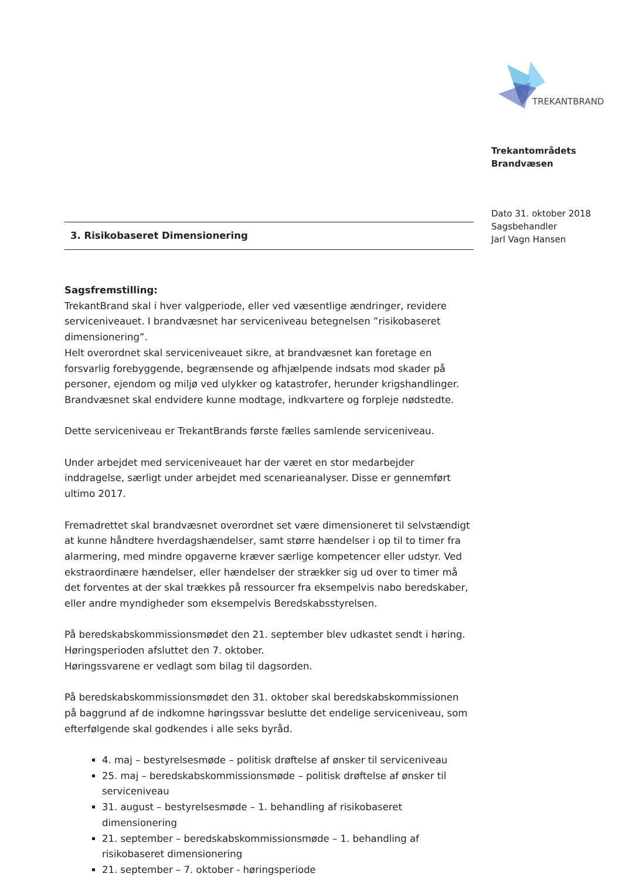TREKANTBRAND
Trekantområdets
Brandvæsen
Dato 31. oktober 2018
Sagsbehandler
Jarl Vagn Hansen
3. Risikobaseret Dimensionering
Sagsfremstilling:
TrekantBrand skal i hver valgperiode, eller ved væsentlige ændringer, revidere serviceniveauet. I brandvæsnet har serviceniveau betegnelsen ”risikobaseret dimensionering”.
Helt overordnet skal serviceniveauet sikre, at brandvæsnet kan foretage en forsvarlig forebyggende, begrænsende og afhjælpende indsats mod skader på personer, ejendom og miljø ved ulykker og katastrofer, herunder krigshandlinger. Brandvæsnet skal endvidere kunne modtage, indkvartere og forpleje nødstedte.
Dette serviceniveau er TrekantBrands første fælles samlende serviceniveau.
Under arbejdet med serviceniveauet har der været en stor medarbejder inddragelse, særligt under arbejdet med scenarieanalyser. Disse er gennemført ultimo 2017.
Fremadrettet skal brandvæsnet overordnet set være dimensioneret til selvstændigt at kunne håndtere hverdagshændelser, samt større hændelser i op til to timer fra alarmering, med mindre opgaverne kræver særlige kompetencer eller udstyr. Ved ekstraordinære hændelser, eller hændelser der strækker sig ud over to timer må det forventes at der skal trækkes på ressourcer fra eksempelvis nabo beredskaber, eller andre myndigheder som eksempelvis Beredskabsstyrelsen.
På beredskabskommissionsmødet den 21. september blev udkastet sendt i høring. Høringsperioden afsluttet den 7. oktober.
Høringssvarene er vedlagt som bilag til dagsorden.
På beredskabskommissionsmødet den 31. oktober skal beredskabskommissionen på baggrund af de indkomne høringssvar beslutte det endelige serviceniveau, som efterfølgende skal godkendes i alle seks byråd.
4. maj – bestyrelsesmøde – politisk drøftelse af ønsker til serviceniveau
25. maj – beredskabskommissionsmøde – politisk drøftelse af ønsker til serviceniveau
31. august – bestyrelsesmøde – 1. behandling af risikobaseret dimensionering
21. september – beredskabskommissionsmøde – 1. behandling af risikobaseret dimensionering
21. september – 7. oktober - høringsperiode